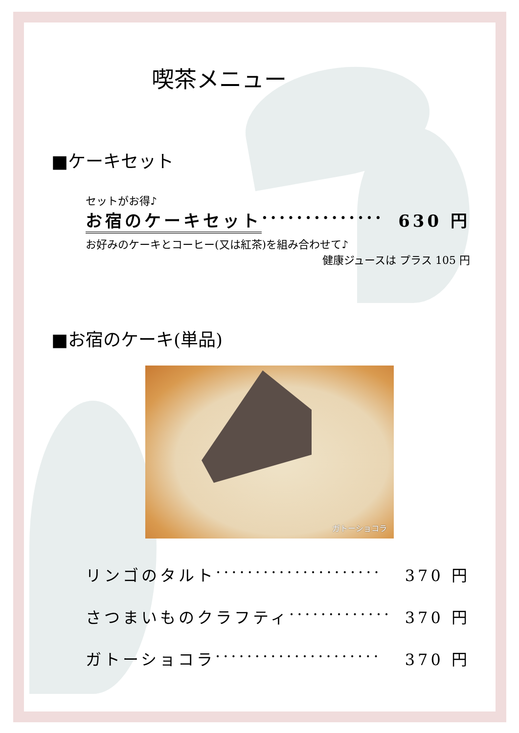喫茶メニュー
■ケーキセット
セットがお得♪
お宿のケーキセット ·············· 630 円
お好みのケーキとコーヒー(又は紅茶)を組み合わせて♪
健康ジュースは プラス 105 円
■お宿のケーキ(単品)
ガトーショコラ
リンゴのタルト ····················· 370 円
さつまいものクラフティ ············· 370 円
ガトーショコラ ····················· 370 円